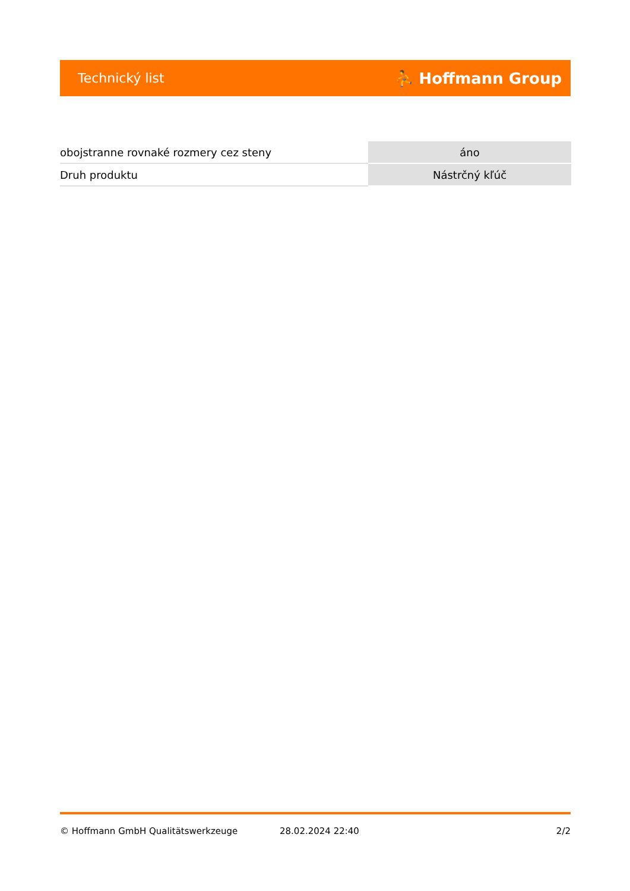Technický list ⛹ Hoffmann Group
| obojstranne rovnaké rozmery cez steny | áno |
| Druh produktu | Nástrčný kľúč |
© Hoffmann GmbH Qualitätswerkzeuge 28.02.2024 22:40 2/2